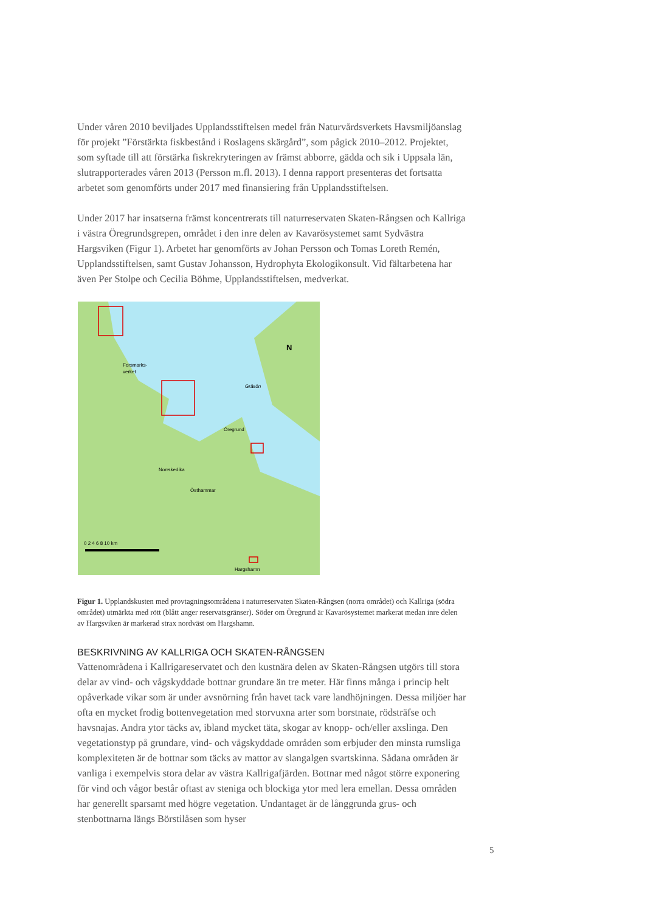Under våren 2010 beviljades Upplandsstiftelsen medel från Naturvårdsverkets Havsmiljö­anslag för projekt ”Förstärkta fiskbestånd i Roslagens skärgård”, som pågick 2010–2012. Projektet, som syftade till att förstärka fiskrekryteringen av främst abborre, gädda och sik i Uppsala län, slutrapporterades våren 2013 (Persson m.fl. 2013). I denna rapport presenteras det fortsatta arbetet som genomförts under 2017 med finansiering från Upplandsstiftelsen.
Under 2017 har insatserna främst koncentrerats till naturreservaten Skaten-Rångsen och Kallriga i västra Öregrundsgrepen, området i den inre delen av Kavarösystemet samt Syd­västra Hargsviken (Figur 1). Arbetet har genomförts av Johan Persson och Tomas Loreth Remén, Upplandsstiftelsen, samt Gustav Johansson, Hydrophyta Ekologikonsult. Vid fältarbetena har även Per Stolpe och Cecilia Böhme, Upplandsstiftelsen, medverkat.
Forsmarks-
verket
Gräsön
Öregrund
Norrskedika
Östhammar
Hargshamn
N
0 2 4 6 8 10 km
Figur 1. Upplandskusten med provtagningsområdena i naturreservaten Skaten-Rångsen (norra området) och Kallriga (södra området) utmärkta med rött (blått anger reservatsgränser). Söder om Öregrund är Kavarösystemet markerat medan inre delen av Hargsviken är markerad strax nordväst om Hargshamn.
BESKRIVNING AV KALLRIGA OCH SKATEN-RÅNGSEN
Vattenområdena i Kallrigareservatet och den kustnära delen av Skaten-Rångsen utgörs till stora delar av vind- och vågskyddade bottnar grundare än tre meter. Här finns många i princip helt opåverkade vikar som är under avsnörning från havet tack vare landhöjningen. Dessa miljöer har ofta en mycket frodig bottenvegetation med storvuxna arter som borst­nate, rödsträfse och havsnajas. Andra ytor täcks av, ibland mycket täta, skogar av knopp- och/eller axslinga. Den vegetationstyp på grundare, vind- och vågskyddade områden som erbjuder den minsta rumsliga komplexiteten är de bottnar som täcks av mattor av slangal­gen svartskinna. Sådana områden är vanliga i exempelvis stora delar av västra Kallrigafjär­den. Bottnar med något större exponering för vind och vågor består oftast av steniga och blockiga ytor med lera emellan. Dessa områden har generellt sparsamt med högre vegeta­tion. Undantaget är de långgrunda grus- och stenbottnarna längs Börstilåsen som hyser
5